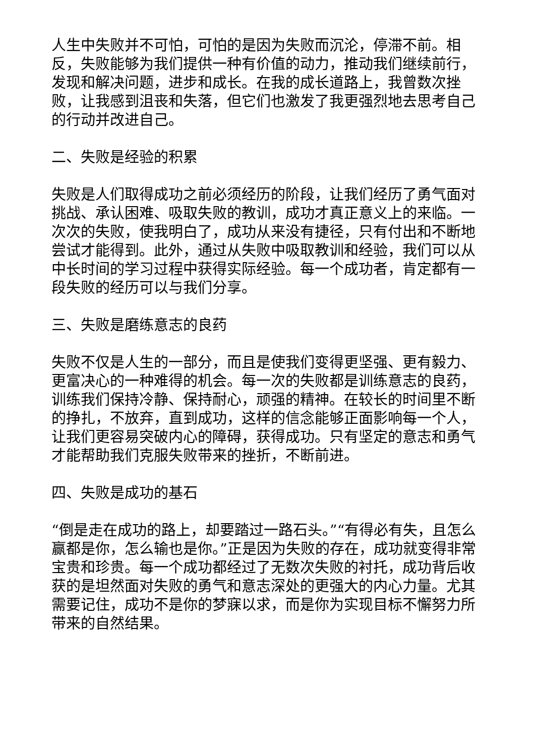人生中失败并不可怕，可怕的是因为失败而沉沦，停滞不前。相反，失败能够为我们提供一种有价值的动力，推动我们继续前行，发现和解决问题，进步和成长。在我的成长道路上，我曾数次挫败，让我感到沮丧和失落，但它们也激发了我更强烈地去思考自己的行动并改进自己。
二、失败是经验的积累
失败是人们取得成功之前必须经历的阶段，让我们经历了勇气面对挑战、承认困难、吸取失败的教训，成功才真正意义上的来临。一次次的失败，使我明白了，成功从来没有捷径，只有付出和不断地尝试才能得到。此外，通过从失败中吸取教训和经验，我们可以从中长时间的学习过程中获得实际经验。每一个成功者，肯定都有一段失败的经历可以与我们分享。
三、失败是磨练意志的良药
失败不仅是人生的一部分，而且是使我们变得更坚强、更有毅力、更富决心的一种难得的机会。每一次的失败都是训练意志的良药，训练我们保持冷静、保持耐心，顽强的精神。在较长的时间里不断的挣扎，不放弃，直到成功，这样的信念能够正面影响每一个人，让我们更容易突破内心的障碍，获得成功。只有坚定的意志和勇气才能帮助我们克服失败带来的挫折，不断前进。
四、失败是成功的基石
“倒是走在成功的路上，却要踏过一路石头。”“有得必有失，且怎么赢都是你，怎么输也是你。”正是因为失败的存在，成功就变得非常宝贵和珍贵。每一个成功都经过了无数次失败的衬托，成功背后收获的是坦然面对失败的勇气和意志深处的更强大的内心力量。尤其需要记住，成功不是你的梦寐以求，而是你为实现目标不懈努力所带来的自然结果。